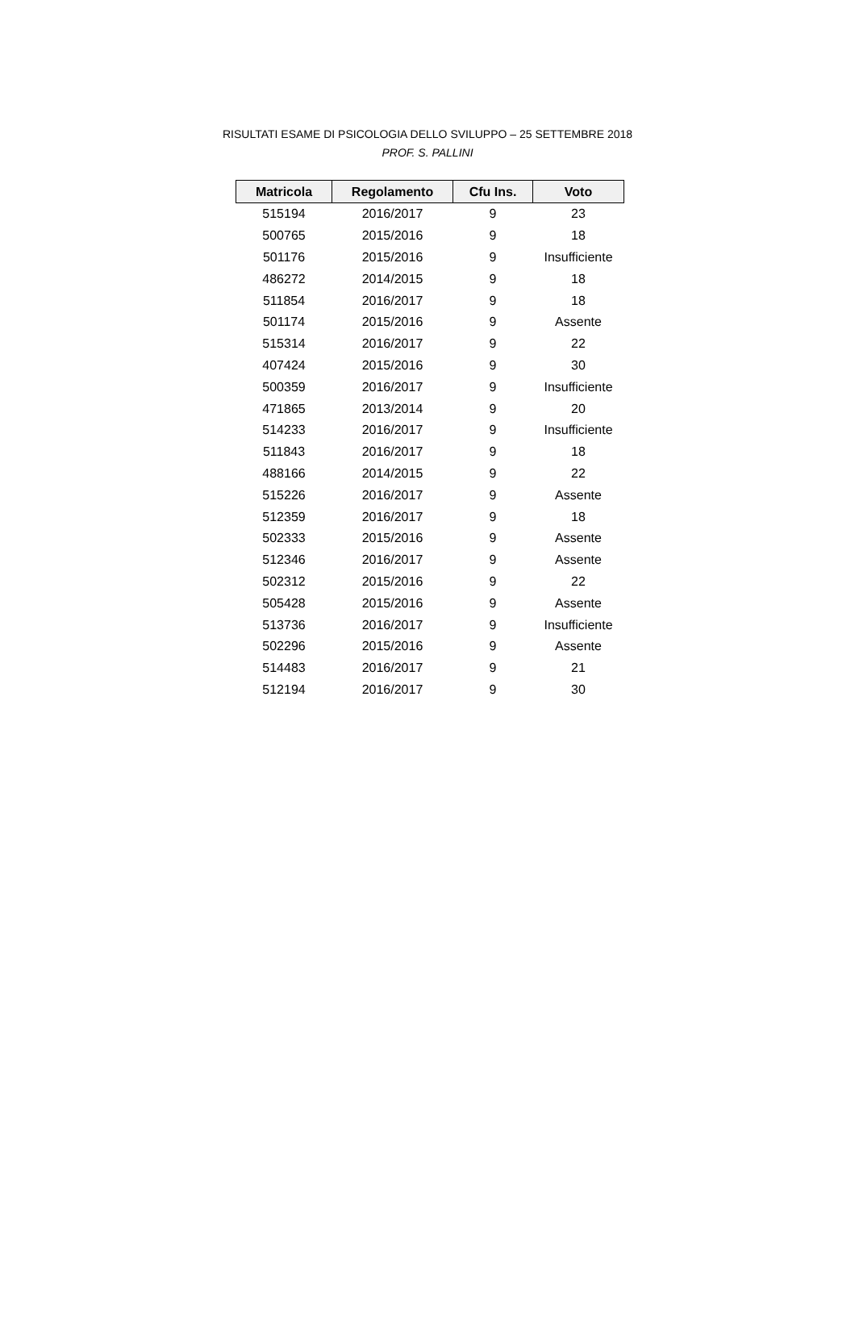RISULTATI ESAME DI PSICOLOGIA DELLO SVILUPPO – 25 SETTEMBRE 2018
PROF. S. PALLINI
| Matricola | Regolamento | Cfu Ins. | Voto |
| --- | --- | --- | --- |
| 515194 | 2016/2017 | 9 | 23 |
| 500765 | 2015/2016 | 9 | 18 |
| 501176 | 2015/2016 | 9 | Insufficiente |
| 486272 | 2014/2015 | 9 | 18 |
| 511854 | 2016/2017 | 9 | 18 |
| 501174 | 2015/2016 | 9 | Assente |
| 515314 | 2016/2017 | 9 | 22 |
| 407424 | 2015/2016 | 9 | 30 |
| 500359 | 2016/2017 | 9 | Insufficiente |
| 471865 | 2013/2014 | 9 | 20 |
| 514233 | 2016/2017 | 9 | Insufficiente |
| 511843 | 2016/2017 | 9 | 18 |
| 488166 | 2014/2015 | 9 | 22 |
| 515226 | 2016/2017 | 9 | Assente |
| 512359 | 2016/2017 | 9 | 18 |
| 502333 | 2015/2016 | 9 | Assente |
| 512346 | 2016/2017 | 9 | Assente |
| 502312 | 2015/2016 | 9 | 22 |
| 505428 | 2015/2016 | 9 | Assente |
| 513736 | 2016/2017 | 9 | Insufficiente |
| 502296 | 2015/2016 | 9 | Assente |
| 514483 | 2016/2017 | 9 | 21 |
| 512194 | 2016/2017 | 9 | 30 |